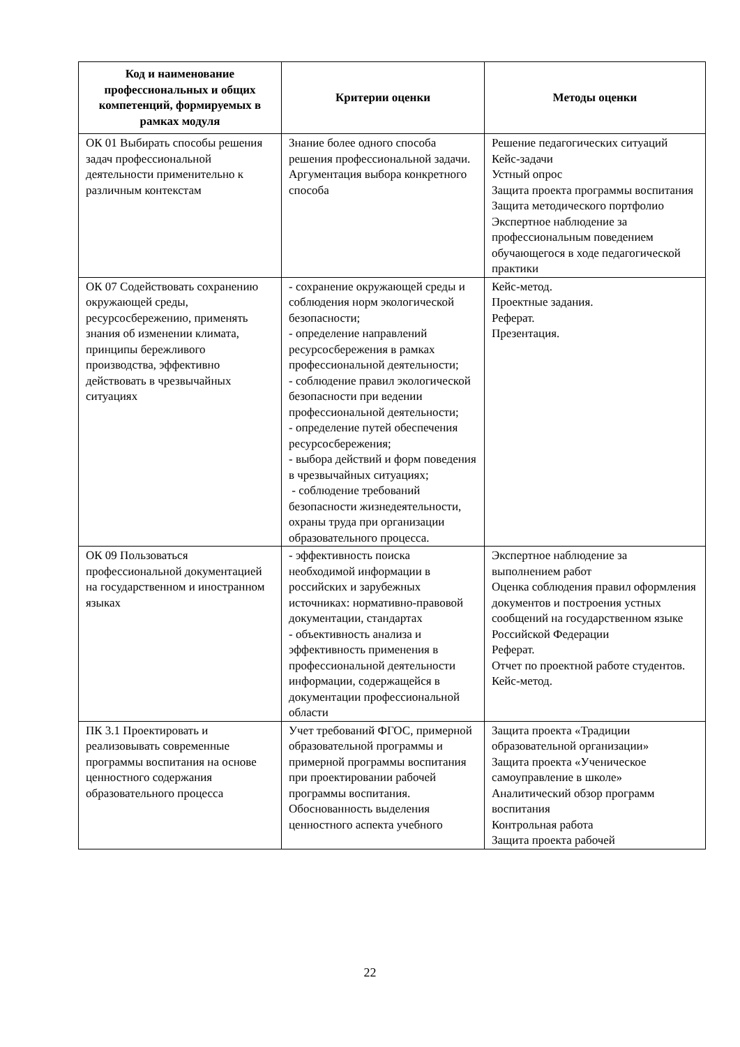| Код и наименование профессиональных и общих компетенций, формируемых в рамках модуля | Критерии оценки | Методы оценки |
| --- | --- | --- |
| ОК 01 Выбирать способы решения задач профессиональной деятельности применительно к различным контекстам | Знание более одного способа решения профессиональной задачи. Аргументация выбора конкретного способа | Решение педагогических ситуаций Кейс-задачи Устный опрос Защита проекта программы воспитания Защита методического портфолио Экспертное наблюдение за профессиональным поведением обучающегося в ходе педагогической практики |
| ОК 07 Содействовать сохранению окружающей среды, ресурсосбережению, применять знания об изменении климата, принципы бережливого производства, эффективно действовать в чрезвычайных ситуациях | - сохранение окружающей среды и соблюдения норм экологической безопасности; - определение направлений ресурсосбережения в рамках профессиональной деятельности; - соблюдение правил экологической безопасности при ведении профессиональной деятельности; - определение путей обеспечения ресурсосбережения; - выбора действий и форм поведения в чрезвычайных ситуациях; - соблюдение требований безопасности жизнедеятельности, охраны труда при организации образовательного процесса. | Кейс-метод. Проектные задания. Реферат. Презентация. |
| ОК 09 Пользоваться профессиональной документацией на государственном и иностранном языках | - эффективность поиска необходимой информации в российских и зарубежных источниках: нормативно-правовой документации, стандартах - объективность анализа и эффективность применения в профессиональной деятельности информации, содержащейся в документации профессиональной области | Экспертное наблюдение за выполнением работ Оценка соблюдения правил оформления документов и построения устных сообщений на государственном языке Российской Федерации Реферат. Отчет по проектной работе студентов. Кейс-метод. |
| ПК 3.1 Проектировать и реализовывать современные программы воспитания на основе ценностного содержания образовательного процесса | Учет требований ФГОС, примерной образовательной программы и примерной программы воспитания при проектировании рабочей программы воспитания. Обоснованность выделения ценностного аспекта учебного | Защита проекта «Традиции образовательной организации» Защита проекта «Ученическое самоуправление в школе» Аналитический обзор программ воспитания Контрольная работа Защита проекта рабочей |
22